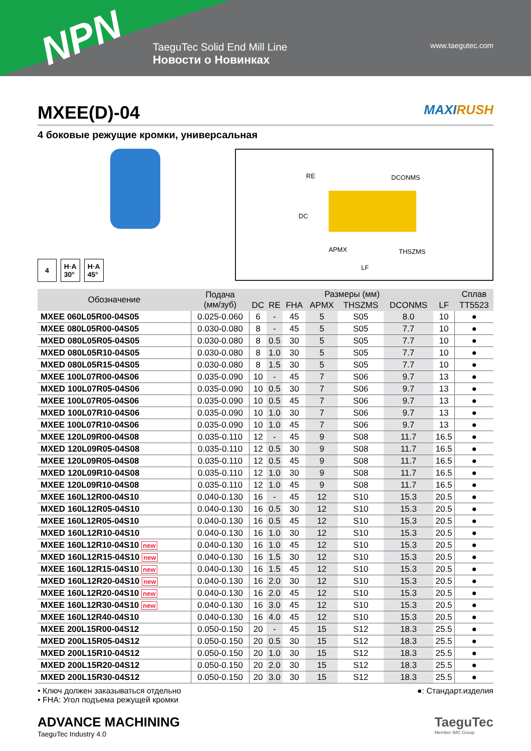NPN
TaeguTec Solid End Mill Line
Новости о Новинках
www.taegutec.com
MXEE(D)-04 MAXIRUSH
4 боковые режущие кромки, универсальная
4 H·A
30° H·A
45°
RE DCONMS
DC
APMX THSZMS
LF
| Обозначение | Подача (мм/зуб) | Размеры (мм) | | | | | | | Сплав |
| --- | --- | --- | --- | --- | --- | --- | --- | --- | --- |
| | | DC | RE | FHA | APMX | THSZMS | DCONMS | LF | TT5523 |
| MXEE 060L05R00-04S05 | 0.025-0.060 | 6 | - | 45 | 5 | S05 | 8.0 | 10 | ● |
| MXEE 080L05R00-04S05 | 0.030-0.080 | 8 | - | 45 | 5 | S05 | 7.7 | 10 | ● |
| MXED 080L05R05-04S05 | 0.030-0.080 | 8 | 0.5 | 30 | 5 | S05 | 7.7 | 10 | ● |
| MXED 080L05R10-04S05 | 0.030-0.080 | 8 | 1.0 | 30 | 5 | S05 | 7.7 | 10 | ● |
| MXED 080L05R15-04S05 | 0.030-0.080 | 8 | 1.5 | 30 | 5 | S05 | 7.7 | 10 | ● |
| MXEE 100L07R00-04S06 | 0.035-0.090 | 10 | - | 45 | 7 | S06 | 9.7 | 13 | ● |
| MXED 100L07R05-04S06 | 0.035-0.090 | 10 | 0.5 | 30 | 7 | S06 | 9.7 | 13 | ● |
| MXEE 100L07R05-04S06 | 0.035-0.090 | 10 | 0.5 | 45 | 7 | S06 | 9.7 | 13 | ● |
| MXED 100L07R10-04S06 | 0.035-0.090 | 10 | 1.0 | 30 | 7 | S06 | 9.7 | 13 | ● |
| MXEE 100L07R10-04S06 | 0.035-0.090 | 10 | 1.0 | 45 | 7 | S06 | 9.7 | 13 | ● |
| MXEE 120L09R00-04S08 | 0.035-0.110 | 12 | - | 45 | 9 | S08 | 11.7 | 16.5 | ● |
| MXED 120L09R05-04S08 | 0.035-0.110 | 12 | 0.5 | 30 | 9 | S08 | 11.7 | 16.5 | ● |
| MXEE 120L09R05-04S08 | 0.035-0.110 | 12 | 0.5 | 45 | 9 | S08 | 11.7 | 16.5 | ● |
| MXED 120L09R10-04S08 | 0.035-0.110 | 12 | 1.0 | 30 | 9 | S08 | 11.7 | 16.5 | ● |
| MXEE 120L09R10-04S08 | 0.035-0.110 | 12 | 1.0 | 45 | 9 | S08 | 11.7 | 16.5 | ● |
| MXEE 160L12R00-04S10 | 0.040-0.130 | 16 | - | 45 | 12 | S10 | 15.3 | 20.5 | ● |
| MXED 160L12R05-04S10 | 0.040-0.130 | 16 | 0.5 | 30 | 12 | S10 | 15.3 | 20.5 | ● |
| MXEE 160L12R05-04S10 | 0.040-0.130 | 16 | 0.5 | 45 | 12 | S10 | 15.3 | 20.5 | ● |
| MXED 160L12R10-04S10 | 0.040-0.130 | 16 | 1.0 | 30 | 12 | S10 | 15.3 | 20.5 | ● |
| MXEE 160L12R10-04S10 new | 0.040-0.130 | 16 | 1.0 | 45 | 12 | S10 | 15.3 | 20.5 | ● |
| MXED 160L12R15-04S10 new | 0.040-0.130 | 16 | 1.5 | 30 | 12 | S10 | 15.3 | 20.5 | ● |
| MXEE 160L12R15-04S10 new | 0.040-0.130 | 16 | 1.5 | 45 | 12 | S10 | 15.3 | 20.5 | ● |
| MXED 160L12R20-04S10 new | 0.040-0.130 | 16 | 2.0 | 30 | 12 | S10 | 15.3 | 20.5 | ● |
| MXEE 160L12R20-04S10 new | 0.040-0.130 | 16 | 2.0 | 45 | 12 | S10 | 15.3 | 20.5 | ● |
| MXEE 160L12R30-04S10 new | 0.040-0.130 | 16 | 3.0 | 45 | 12 | S10 | 15.3 | 20.5 | ● |
| MXEE 160L12R40-04S10 | 0.040-0.130 | 16 | 4.0 | 45 | 12 | S10 | 15.3 | 20.5 | ● |
| MXEE 200L15R00-04S12 | 0.050-0.150 | 20 | - | 45 | 15 | S12 | 18.3 | 25.5 | ● |
| MXED 200L15R05-04S12 | 0.050-0.150 | 20 | 0.5 | 30 | 15 | S12 | 18.3 | 25.5 | ● |
| MXED 200L15R10-04S12 | 0.050-0.150 | 20 | 1.0 | 30 | 15 | S12 | 18.3 | 25.5 | ● |
| MXED 200L15R20-04S12 | 0.050-0.150 | 20 | 2.0 | 30 | 15 | S12 | 18.3 | 25.5 | ● |
| MXED 200L15R30-04S12 | 0.050-0.150 | 20 | 3.0 | 30 | 15 | S12 | 18.3 | 25.5 | ● |
• Ключ должен заказываться отдельно
• FHA: Угол подъема режущей кромки
●: Стандарт.изделия
ADVANCE MACHINING
TaeguTec Industry 4.0
TaeguTec
Member IMC Group